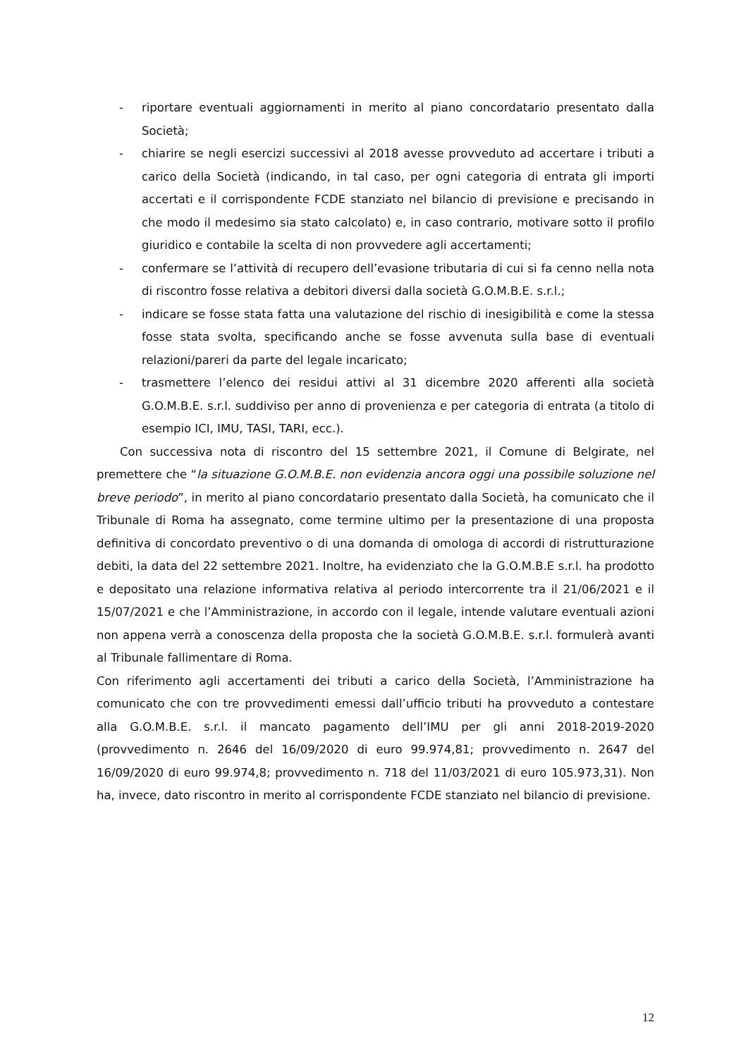- riportare eventuali aggiornamenti in merito al piano concordatario presentato dalla Società;
- chiarire se negli esercizi successivi al 2018 avesse provveduto ad accertare i tributi a carico della Società (indicando, in tal caso, per ogni categoria di entrata gli importi accertati e il corrispondente FCDE stanziato nel bilancio di previsione e precisando in che modo il medesimo sia stato calcolato) e, in caso contrario, motivare sotto il profilo giuridico e contabile la scelta di non provvedere agli accertamenti;
- confermare se l’attività di recupero dell’evasione tributaria di cui si fa cenno nella nota di riscontro fosse relativa a debitori diversi dalla società G.O.M.B.E. s.r.l.;
- indicare se fosse stata fatta una valutazione del rischio di inesigibilità e come la stessa fosse stata svolta, specificando anche se fosse avvenuta sulla base di eventuali relazioni/pareri da parte del legale incaricato;
- trasmettere l’elenco dei residui attivi al 31 dicembre 2020 afferenti alla società G.O.M.B.E. s.r.l. suddiviso per anno di provenienza e per categoria di entrata (a titolo di esempio ICI, IMU, TASI, TARI, ecc.).
Con successiva nota di riscontro del 15 settembre 2021, il Comune di Belgirate, nel premettere che “la situazione G.O.M.B.E. non evidenzia ancora oggi una possibile soluzione nel breve periodo”, in merito al piano concordatario presentato dalla Società, ha comunicato che il Tribunale di Roma ha assegnato, come termine ultimo per la presentazione di una proposta definitiva di concordato preventivo o di una domanda di omologa di accordi di ristrutturazione debiti, la data del 22 settembre 2021. Inoltre, ha evidenziato che la G.O.M.B.E s.r.l. ha prodotto e depositato una relazione informativa relativa al periodo intercorrente tra il 21/06/2021 e il 15/07/2021 e che l’Amministrazione, in accordo con il legale, intende valutare eventuali azioni non appena verrà a conoscenza della proposta che la società G.O.M.B.E. s.r.l. formulerà avanti al Tribunale fallimentare di Roma.
Con riferimento agli accertamenti dei tributi a carico della Società, l’Amministrazione ha comunicato che con tre provvedimenti emessi dall’ufficio tributi ha provveduto a contestare alla G.O.M.B.E. s.r.l. il mancato pagamento dell’IMU per gli anni 2018-2019-2020 (provvedimento n. 2646 del 16/09/2020 di euro 99.974,81; provvedimento n. 2647 del 16/09/2020 di euro 99.974,8; provvedimento n. 718 del 11/03/2021 di euro 105.973,31). Non ha, invece, dato riscontro in merito al corrispondente FCDE stanziato nel bilancio di previsione.
12